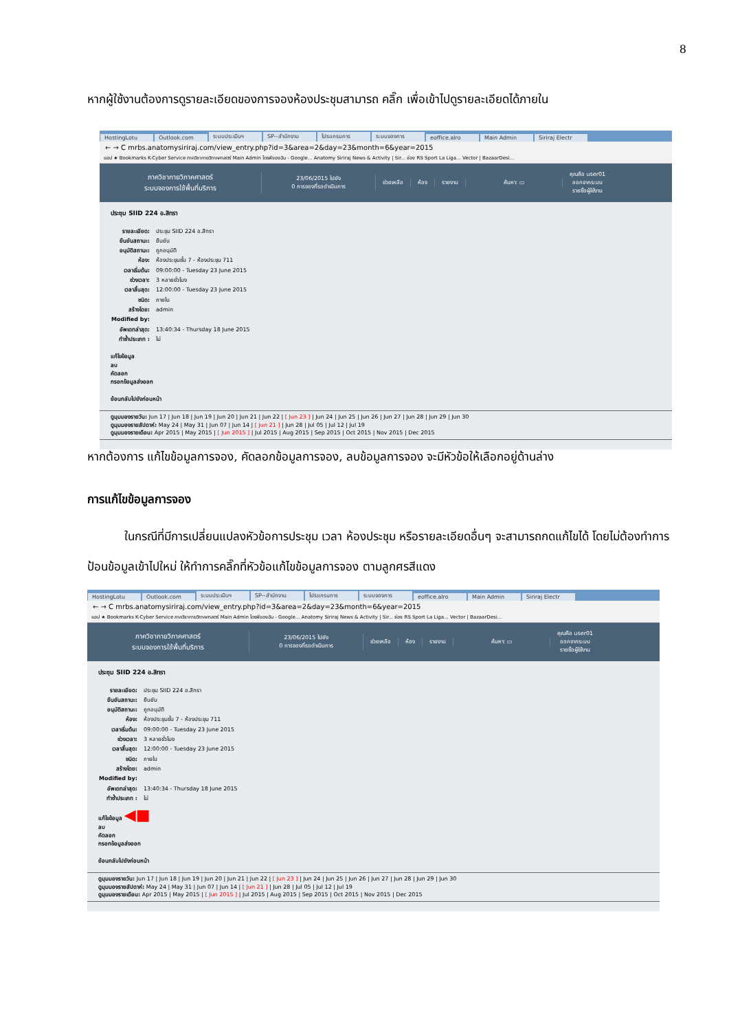8
หากผู้ใช้งานต้องการดูรายละเอียดของการจองห้องประชุมสามารถ คลิ๊ก เพื่อเข้าไปดูรายละเอียดได้ภายใน
HostingLotu Outlook.com ระบบประเมินฯ SP--สำนักงาน โปรแกรมการ ระบบจองการ eoffice.alro Main Admin Siriraj Electr
← → C mrbs.anatomysiriraj.com/view_entry.php?id=3&area=2&day=23&month=6&year=2015
แอป ★ Bookmarks K-Cyber Service ภาควิชากายวิภาคศาสตร์ Main Admin ไดรฟ์ของฉัน - Google... Anatomy Siriraj News & Activity | Sir... ช่อง RS Sport La Liga... Vector | BazaarDesi...
ภาควิชากายวิภาคศาสตร์
ระบบจองการใช้พื้นที่บริการ
23/06/2015 ไปยัง
0 การจองที่รอดำเนินการ
ช่วยเหลือ ห้อง รายงาน ค้นหา: ▭
คุณคือ user01
ออกจากระบบ
รายชื่อผู้ใช้งาน
ประชุม SIID 224 อ.สิทรา
| รายละเอียด: | ประชุม SIID 224 อ.สิทรา |
| ยืนยันสถานะ: | ยืนยัน |
| อนุมัติสถานะ: | ถูกอนุมัติ |
| ห้อง: | ห้องประชุมชั้น 7 - ห้องประชุม 711 |
| เวลาเริ่มต้น: | 09:00:00 - Tuesday 23 June 2015 |
| ช่วงเวลา: | 3 หลายชั่วโมง |
| เวลาสิ้นสุด: | 12:00:00 - Tuesday 23 June 2015 |
| ชนิด: | ภายใน |
| สร้างโดย: | admin |
| Modified by: | |
| อัพเดทล่าสุด: | 13:40:34 - Thursday 18 June 2015 |
| ทำซ้ำประเภท : | ไม่ |
แก้ไขข้อมูล
ลบ
คัดลอก
กรอกข้อมูลส่งออก
ย้อนกลับไปยังก่อนหน้า
ดูมุมมองรายวัน: Jun 17 | Jun 18 | Jun 19 | Jun 20 | Jun 21 | Jun 22 | [ Jun 23 ] | Jun 24 | Jun 25 | Jun 26 | Jun 27 | Jun 28 | Jun 29 | Jun 30
ดูมุมมองรายสัปดาห์: May 24 | May 31 | Jun 07 | Jun 14 | [ Jun 21 ] | Jun 28 | Jul 05 | Jul 12 | Jul 19
ดูมุมมองรายเดือน: Apr 2015 | May 2015 | [ Jun 2015 ] | Jul 2015 | Aug 2015 | Sep 2015 | Oct 2015 | Nov 2015 | Dec 2015
หากต้องการ แก้ไขข้อมูลการจอง, คัดลอกข้อมูลการจอง, ลบข้อมูลการจอง จะมีหัวข้อให้เลือกอยู่ด้านล่าง
การแก้ไขข้อมูลการจอง
ในกรณีที่มีการเปลี่ยนแปลงหัวข้อการประชุม เวลา ห้องประชุม หรือรายละเอียดอื่นๆ จะสามารถกดแก้ไขได้ โดยไม่ต้องทำการ ป้อนข้อมูลเข้าไปใหม่ ให้ทำการคลิ๊กที่หัวข้อแก้ไขข้อมูลการจอง ตามลูกศรสีแดง
HostingLotu Outlook.com ระบบประเมินฯ SP--สำนักงาน โปรแกรมการ ระบบจองการ eoffice.alro Main Admin Siriraj Electr
← → C mrbs.anatomysiriraj.com/view_entry.php?id=3&area=2&day=23&month=6&year=2015
แอป ★ Bookmarks K-Cyber Service ภาควิชากายวิภาคศาสตร์ Main Admin ไดรฟ์ของฉัน - Google... Anatomy Siriraj News & Activity | Sir... ช่อง RS Sport La Liga... Vector | BazaarDesi...
ภาควิชากายวิภาคศาสตร์
ระบบจองการใช้พื้นที่บริการ
23/06/2015 ไปยัง
0 การจองที่รอดำเนินการ
ช่วยเหลือ ห้อง รายงาน ค้นหา: ▭
คุณคือ user01
ออกจากระบบ
รายชื่อผู้ใช้งาน
ประชุม SIID 224 อ.สิทรา
| รายละเอียด: | ประชุม SIID 224 อ.สิทรา |
| ยืนยันสถานะ: | ยืนยัน |
| อนุมัติสถานะ: | ถูกอนุมัติ |
| ห้อง: | ห้องประชุมชั้น 7 - ห้องประชุม 711 |
| เวลาเริ่มต้น: | 09:00:00 - Tuesday 23 June 2015 |
| ช่วงเวลา: | 3 หลายชั่วโมง |
| เวลาสิ้นสุด: | 12:00:00 - Tuesday 23 June 2015 |
| ชนิด: | ภายใน |
| สร้างโดย: | admin |
| Modified by: | |
| อัพเดทล่าสุด: | 13:40:34 - Thursday 18 June 2015 |
| ทำซ้ำประเภท : | ไม่ |
แก้ไขข้อมูล ◀■
ลบ
คัดลอก
กรอกข้อมูลส่งออก
ย้อนกลับไปยังก่อนหน้า
ดูมุมมองรายวัน: Jun 17 | Jun 18 | Jun 19 | Jun 20 | Jun 21 | Jun 22 | [ Jun 23 ] | Jun 24 | Jun 25 | Jun 26 | Jun 27 | Jun 28 | Jun 29 | Jun 30
ดูมุมมองรายสัปดาห์: May 24 | May 31 | Jun 07 | Jun 14 | [ Jun 21 ] | Jun 28 | Jul 05 | Jul 12 | Jul 19
ดูมุมมองรายเดือน: Apr 2015 | May 2015 | [ Jun 2015 ] | Jul 2015 | Aug 2015 | Sep 2015 | Oct 2015 | Nov 2015 | Dec 2015